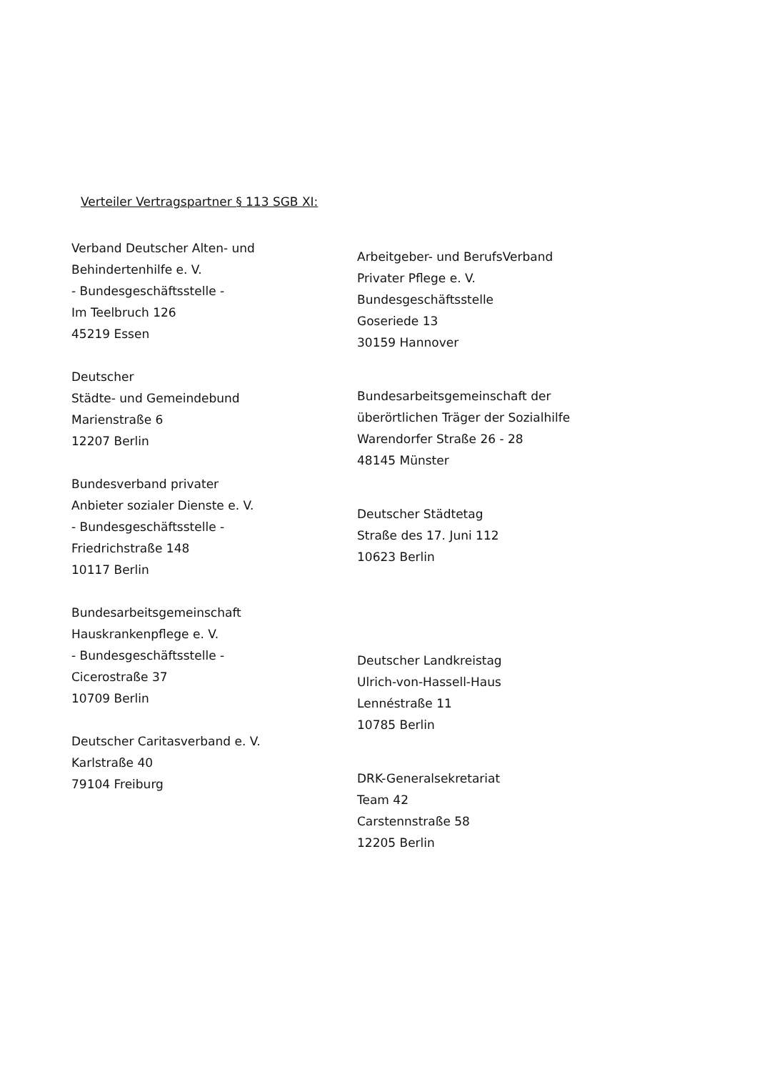Verteiler Vertragspartner § 113 SGB XI:
Verband Deutscher Alten- und
Behindertenhilfe e. V.
- Bundesgeschäftsstelle -
Im Teelbruch 126
45219 Essen
Deutscher
Städte- und Gemeindebund
Marienstraße 6
12207 Berlin
Bundesverband privater
Anbieter sozialer Dienste e. V.
- Bundesgeschäftsstelle -
Friedrichstraße 148
10117 Berlin
Bundesarbeitsgemeinschaft
Hauskrankenpflege e. V.
- Bundesgeschäftsstelle -
Cicerostraße 37
10709 Berlin
Deutscher Caritasverband e. V.
Karlstraße 40
79104 Freiburg
Arbeitgeber- und BerufsVerband
Privater Pflege e. V.
Bundesgeschäftsstelle
Goseriede 13
30159 Hannover
Bundesarbeitsgemeinschaft der
überörtlichen Träger der Sozialhilfe
Warendorfer Straße 26 - 28
48145 Münster
Deutscher Städtetag
Straße des 17. Juni 112
10623 Berlin
Deutscher Landkreistag
Ulrich-von-Hassell-Haus
Lennéstraße 11
10785 Berlin
DRK-Generalsekretariat
Team 42
Carstennstraße 58
12205 Berlin